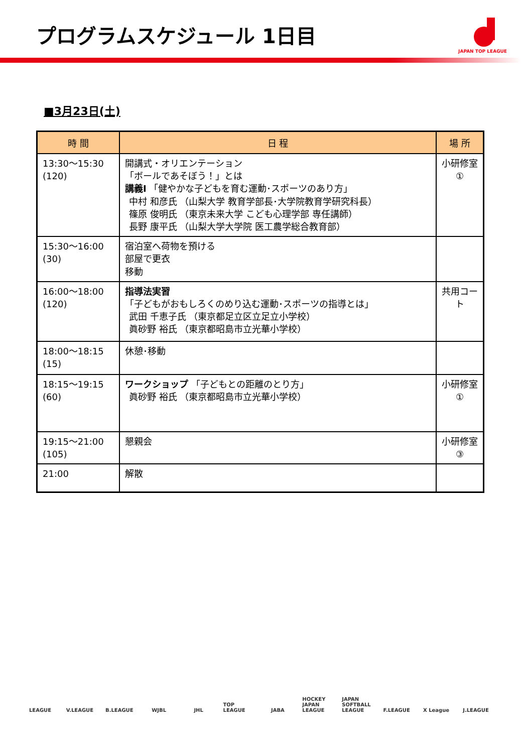プログラムスケジュール 1日目
JAPAN TOP LEAGUE
■3月23日(土)
| 時 間 | 日 程 | 場 所 |
| --- | --- | --- |
| 13:30～15:30 (120) | 開講式・オリエンテーション 「ボールであそぼう！」とは 講義Ⅰ 「健やかな子どもを育む運動･スポーツのあり方」 中村 和彦氏 （山梨大学 教育学部長･大学院教育学研究科長） 篠原 俊明氏 （東京未来大学 こども心理学部 専任講師） 長野 康平氏 （山梨大学大学院 医工農学総合教育部） | 小研修室 ① |
| 15:30～16:00 (30) | 宿泊室へ荷物を預ける 部屋で更衣 移動 | |
| 16:00～18:00 (120) | 指導法実習 「子どもがおもしろくのめり込む運動･スポーツの指導とは」 武田 千恵子氏 （東京都足立区立足立小学校） 眞砂野 裕氏 （東京都昭島市立光華小学校） | 共用コート |
| 18:00～18:15 (15) | 休憩･移動 | |
| 18:15～19:15 (60) | ワークショップ 「子どもとの距離のとり方」 眞砂野 裕氏 （東京都昭島市立光華小学校） | 小研修室 ① |
| 19:15～21:00 (105) | 懇親会 | 小研修室 ③ |
| 21:00 | 解散 | |
LEAGUE V.LEAGUE B.LEAGUE WJBL JHL TOP LEAGUE JABA HOCKEY JAPAN LEAGUE JAPAN SOFTBALL LEAGUE F.LEAGUE X League J.LEAGUE